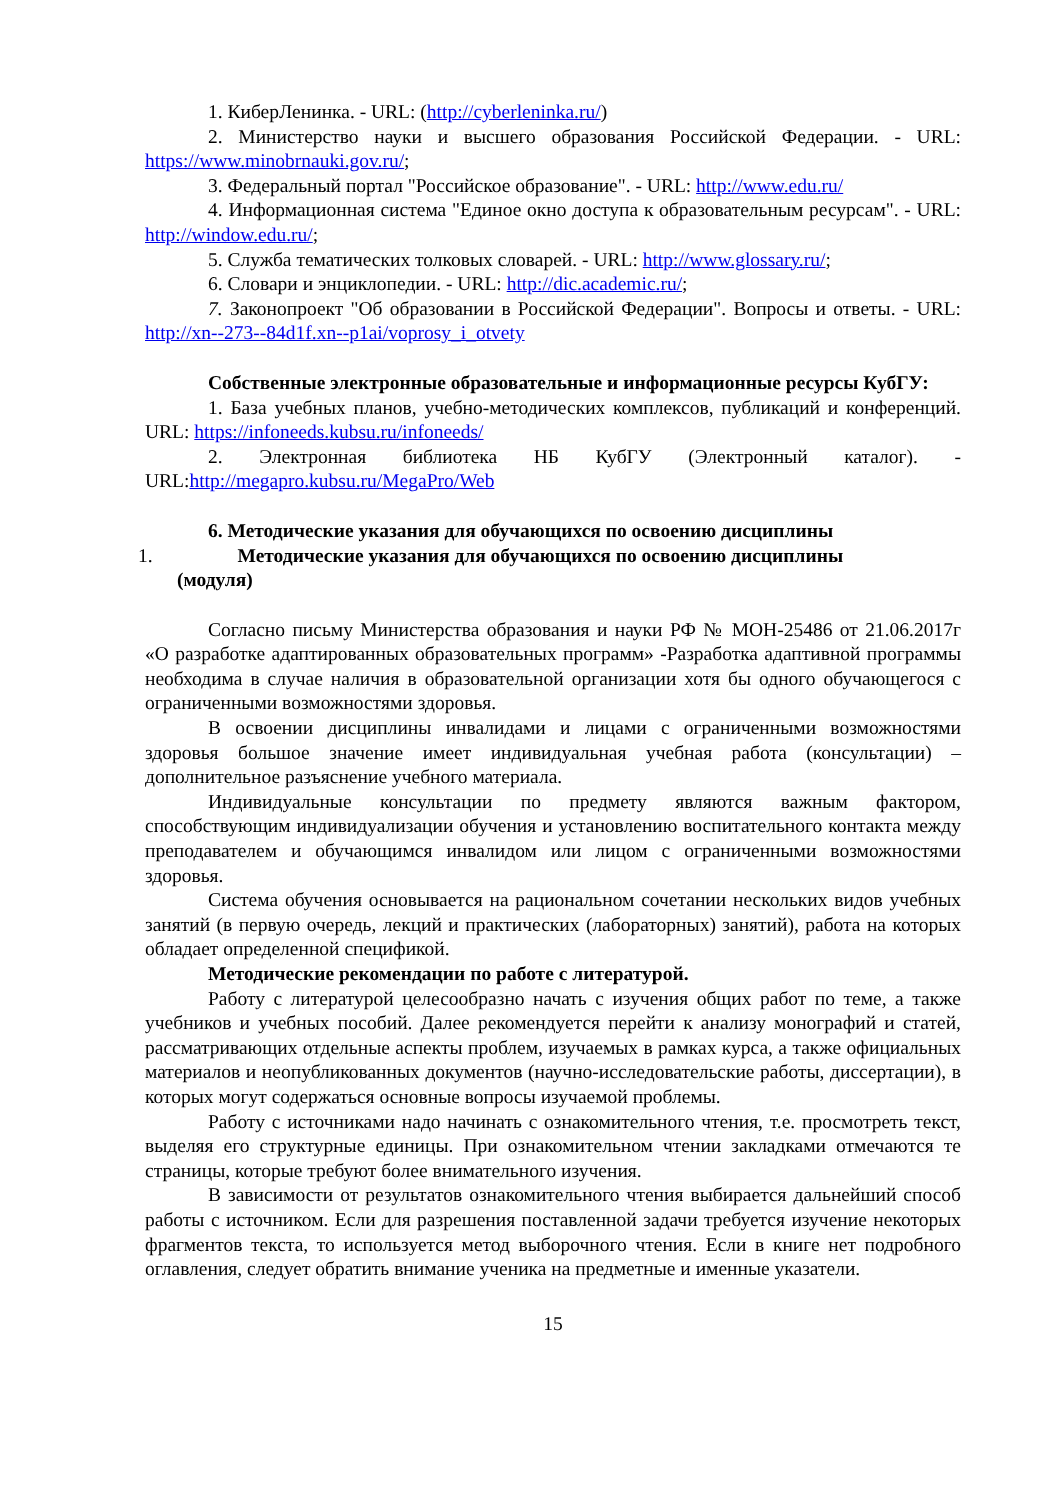1. КиберЛенинка. - URL: (http://cyberleninka.ru/)
2. Министерство науки и высшего образования Российской Федерации. - URL: https://www.minobrnauki.gov.ru/;
3. Федеральный портал "Российское образование". - URL: http://www.edu.ru/
4. Информационная система "Единое окно доступа к образовательным ресурсам". - URL: http://window.edu.ru/;
5. Служба тематических толковых словарей. - URL: http://www.glossary.ru/;
6. Словари и энциклопедии. - URL: http://dic.academic.ru/;
7. Законопроект "Об образовании в Российской Федерации". Вопросы и ответы. - URL: http://xn--273--84d1f.xn--p1ai/voprosy_i_otvety
Собственные электронные образовательные и информационные ресурсы КубГУ:
1. База учебных планов, учебно-методических комплексов, публикаций и конференций. URL: https://infoneeds.kubsu.ru/infoneeds/
2. Электронная библиотека НБ КубГУ (Электронный каталог). - URL:http://megapro.kubsu.ru/MegaPro/Web
6. Методические указания для обучающихся по освоению дисциплины
1. Методические указания для обучающихся по освоению дисциплины
(модуля)
Согласно письму Министерства образования и науки РФ № МОН-25486 от 21.06.2017г «О разработке адаптированных образовательных программ» -Разработка адаптивной программы необходима в случае наличия в образовательной организации хотя бы одного обучающегося с ограниченными возможностями здоровья.
В освоении дисциплины инвалидами и лицами с ограниченными возможностями здоровья большое значение имеет индивидуальная учебная работа (консультации) – дополнительное разъяснение учебного материала.
Индивидуальные консультации по предмету являются важным фактором, способствующим индивидуализации обучения и установлению воспитательного контакта между преподавателем и обучающимся инвалидом или лицом с ограниченными возможностями здоровья.
Система обучения основывается на рациональном сочетании нескольких видов учебных занятий (в первую очередь, лекций и практических (лабораторных) занятий), работа на которых обладает определенной спецификой.
Методические рекомендации по работе с литературой.
Работу с литературой целесообразно начать с изучения общих работ по теме, а также учебников и учебных пособий. Далее рекомендуется перейти к анализу монографий и статей, рассматривающих отдельные аспекты проблем, изучаемых в рамках курса, а также официальных материалов и неопубликованных документов (научно-исследовательские работы, диссертации), в которых могут содержаться основные вопросы изучаемой проблемы.
Работу с источниками надо начинать с ознакомительного чтения, т.е. просмотреть текст, выделяя его структурные единицы. При ознакомительном чтении закладками отмечаются те страницы, которые требуют более внимательного изучения.
В зависимости от результатов ознакомительного чтения выбирается дальнейший способ работы с источником. Если для разрешения поставленной задачи требуется изучение некоторых фрагментов текста, то используется метод выборочного чтения. Если в книге нет подробного оглавления, следует обратить внимание ученика на предметные и именные указатели.
15